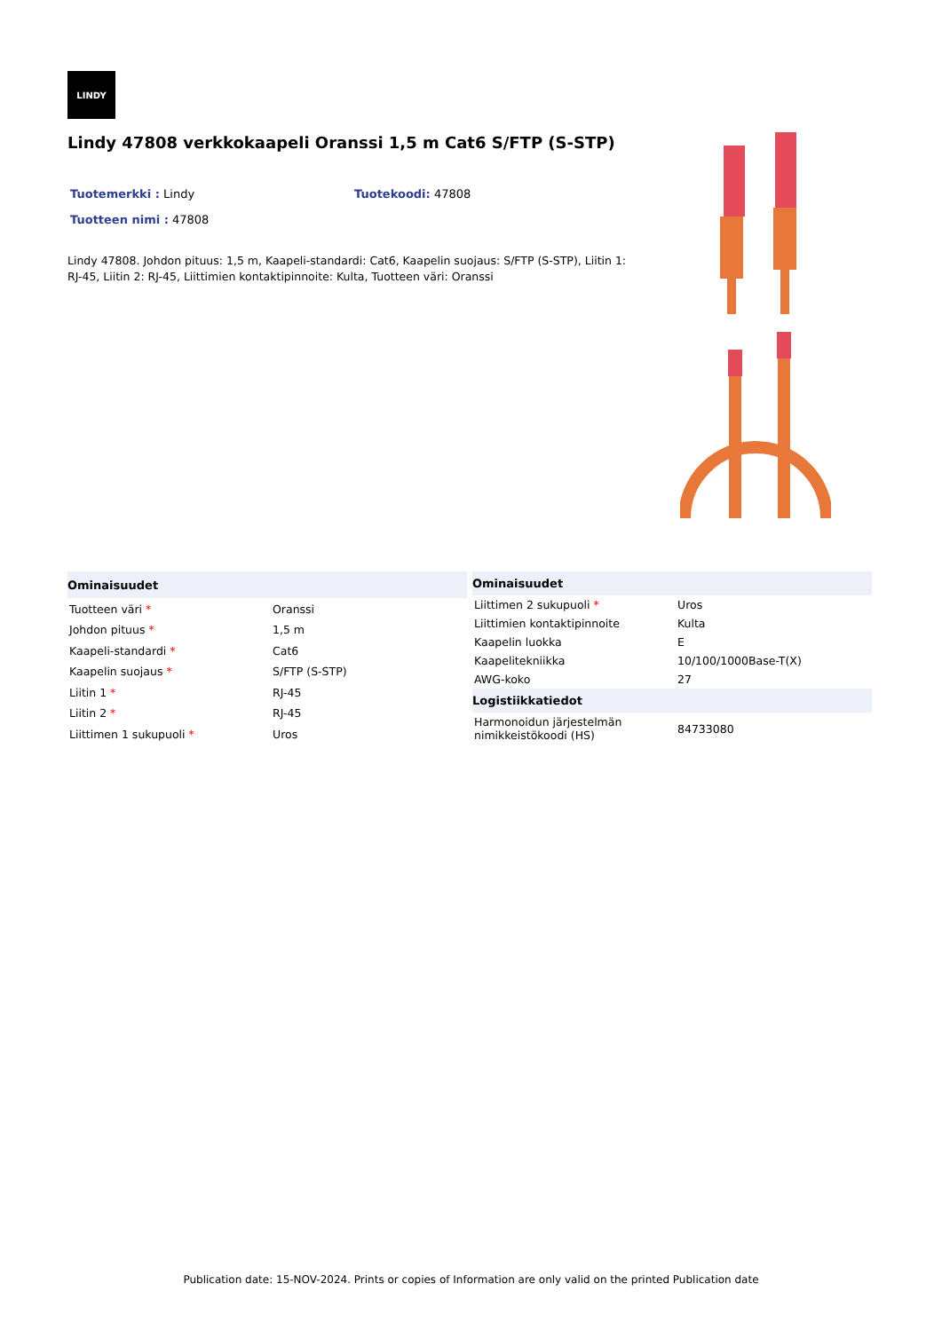LINDY
Lindy 47808 verkkokaapeli Oranssi 1,5 m Cat6 S/FTP (S-STP)
Tuotemerkki : Lindy Tuotekoodi: 47808
Tuotteen nimi : 47808
Lindy 47808. Johdon pituus: 1,5 m, Kaapeli-standardi: Cat6, Kaapelin suojaus: S/FTP (S-STP), Liitin 1: RJ-45, Liitin 2: RJ-45, Liittimien kontaktipinnoite: Kulta, Tuotteen väri: Oranssi
| Ominaisuudet | |
| --- | --- |
| Tuotteen väri * | Oranssi |
| Johdon pituus * | 1,5 m |
| Kaapeli-standardi * | Cat6 |
| Kaapelin suojaus * | S/FTP (S-STP) |
| Liitin 1 * | RJ-45 |
| Liitin 2 * | RJ-45 |
| Liittimen 1 sukupuoli * | Uros |
| Ominaisuudet | |
| --- | --- |
| Liittimen 2 sukupuoli * | Uros |
| Liittimien kontaktipinnoite | Kulta |
| Kaapelin luokka | E |
| Kaapelitekniikka | 10/100/1000Base-T(X) |
| AWG-koko | 27 |
| Logistiikkatiedot | |
| Harmonoidun järjestelmän nimikkeistökoodi (HS) | 84733080 |
Publication date: 15-NOV-2024. Prints or copies of Information are only valid on the printed Publication date